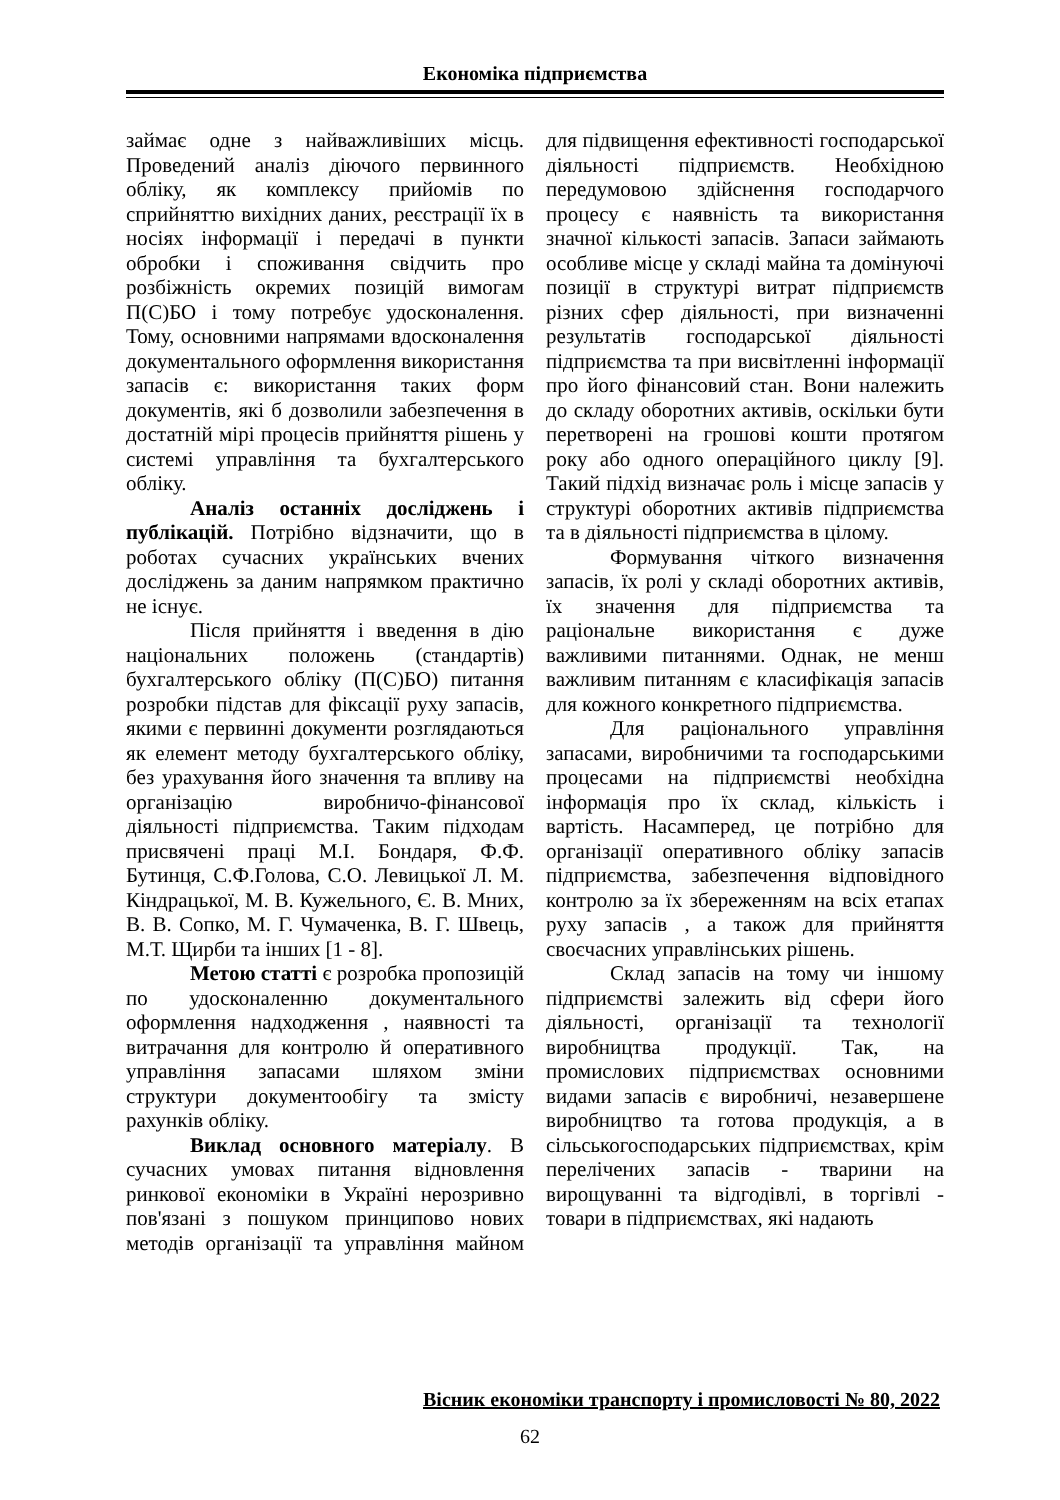Економіка підприємства
займає одне з найважливіших місць. Проведений аналіз діючого первинного обліку, як комплексу прийомів по сприйняттю вихідних даних, реєстрації їх в носіях інформації і передачі в пункти обробки і споживання свідчить про розбіжність окремих позицій вимогам П(С)БО і тому потребує удосконалення. Тому, основними напрямами вдосконалення документального оформлення використання запасів є: використання таких форм документів, які б дозволили забезпечення в достатній мірі процесів прийняття рішень у системі управління та бухгалтерського обліку.
Аналіз останніх досліджень і публікацій. Потрібно відзначити, що в роботах сучасних українських вчених досліджень за даним напрямком практично не існує.
Після прийняття і введення в дію національних положень (стандартів) бухгалтерського обліку (П(С)БО) питання розробки підстав для фіксації руху запасів, якими є первинні документи розглядаються як елемент методу бухгалтерського обліку, без урахування його значення та впливу на організацію виробничо-фінансової діяльності підприємства. Таким підходам присвячені праці М.І. Бондаря, Ф.Ф. Бутинця, С.Ф.Голова, С.О. Левицької Л. М. Кіндрацької, М. В. Кужельного, Є. В. Мних, В. В. Сопко, М. Г. Чумаченка, В. Г. Швець, М.Т. Щирби та інших [1 - 8].
Метою статті є розробка пропозицій по удосконаленню документального оформлення надходження , наявності та витрачання для контролю й оперативного управління запасами шляхом зміни структури документообігу та змісту рахунків обліку.
Виклад основного матеріалу. В сучасних умовах питання відновлення ринкової економіки в Україні нерозривно пов'язані з пошуком принципово нових методів організації та управління майном для підвищення ефективності господарської діяльності підприємств. Необхідною передумовою здійснення господарчого процесу є наявність та використання значної кількості запасів. Запаси займають особливе місце у складі майна та домінуючі позиції в структурі витрат підприємств різних сфер діяльності, при визначенні результатів господарської діяльності підприємства та при висвітленні інформації про його фінансовий стан. Вони належить до складу оборотних активів, оскільки бути перетворені на грошові кошти протягом року або одного операційного циклу [9]. Такий підхід визначає роль і місце запасів у структурі оборотних активів підприємства та в діяльності підприємства в цілому.
Формування чіткого визначення запасів, їх ролі у складі оборотних активів, їх значення для підприємства та раціональне використання є дуже важливими питаннями. Однак, не менш важливим питанням є класифікація запасів для кожного конкретного підприємства.
Для раціонального управління запасами, виробничими та господарськими процесами на підприємстві необхідна інформація про їх склад, кількість і вартість. Насамперед, це потрібно для організації оперативного обліку запасів підприємства, забезпечення відповідного контролю за їх збереженням на всіх етапах руху запасів , а також для прийняття своєчасних управлінських рішень.
Склад запасів на тому чи іншому підприємстві залежить від сфери його діяльності, організації та технології виробництва продукції. Так, на промислових підприємствах основними видами запасів є виробничі, незавершене виробництво та готова продукція, а в сільськогосподарських підприємствах, крім перелічених запасів - тварини на вирощуванні та відгодівлі, в торгівлі - товари в підприємствах, які надають
Вісник економіки транспорту і промисловості № 80, 2022
62